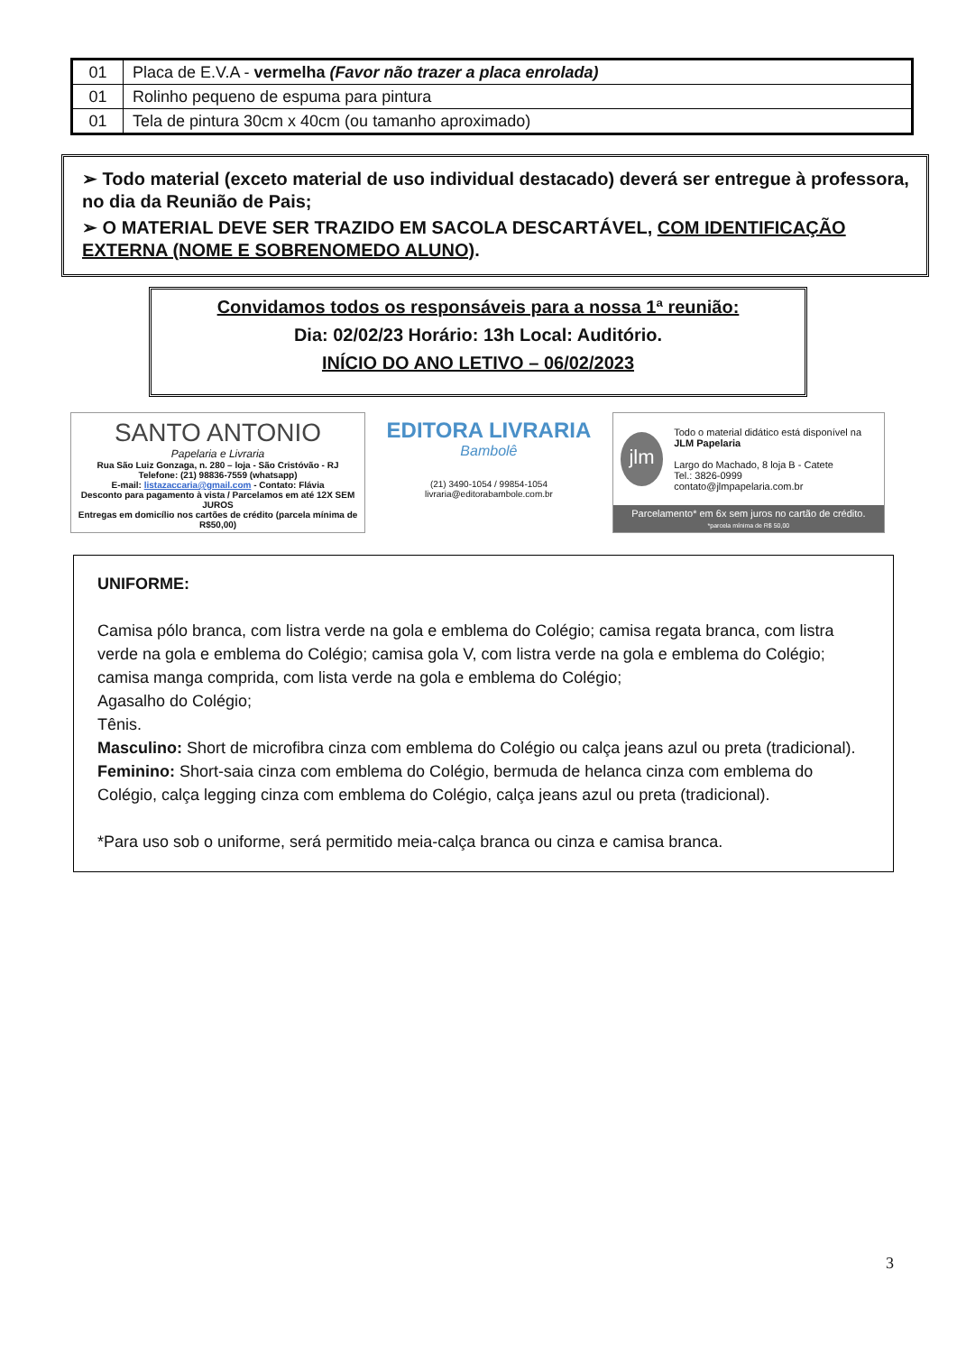| 01 | Placa de E.V.A - vermelha (Favor não trazer a placa enrolada) |
| 01 | Rolinho pequeno de espuma para pintura |
| 01 | Tela de pintura 30cm x 40cm (ou tamanho aproximado) |
➢ Todo material (exceto material de uso individual destacado) deverá ser entregue à professora, no dia da Reunião de Pais;
➢ O MATERIAL DEVE SER TRAZIDO EM SACOLA DESCARTÁVEL, COM IDENTIFICAÇÃO EXTERNA (NOME E SOBRENOMEDO ALUNO).
Convidamos todos os responsáveis para a nossa 1ª reunião:
Dia: 02/02/23 Horário: 13h Local: Auditório.
INÍCIO DO ANO LETIVO – 06/02/2023
SANTO ANTONIO
Papelaria e Livraria
Rua São Luiz Gonzaga, n. 280 – loja - São Cristóvão - RJ
Telefone: (21) 98836-7559 (whatsapp)
E-mail: listazaccaria@gmail.com - Contato: Flávia
Desconto para pagamento à vista / Parcelamos em até 12X SEM JUROS
Entregas em domicílio nos cartões de crédito (parcela mínima de R$50,00)
EDITORA LIVRARIA
Bambolê
(21) 3490-1054 / 99854-1054
livraria@editorabambole.com.br
jlm
Todo o material didático está disponível na JLM Papelaria
Largo do Machado, 8 loja B - Catete
Tel.: 3826-0999
contato@jlmpapelaria.com.br
Parcelamento* em 6x sem juros no cartão de crédito.
*parcela mínima de R$ 50,00
UNIFORME:
Camisa pólo branca, com listra verde na gola e emblema do Colégio; camisa regata branca, com listra verde na gola e emblema do Colégio; camisa gola V, com listra verde na gola e emblema do Colégio; camisa manga comprida, com lista verde na gola e emblema do Colégio;
Agasalho do Colégio;
Tênis.
Masculino: Short de microfibra cinza com emblema do Colégio ou calça jeans azul ou preta (tradicional).
Feminino: Short-saia cinza com emblema do Colégio, bermuda de helanca cinza com emblema do Colégio, calça legging cinza com emblema do Colégio, calça jeans azul ou preta (tradicional).
*Para uso sob o uniforme, será permitido meia-calça branca ou cinza e camisa branca.
3